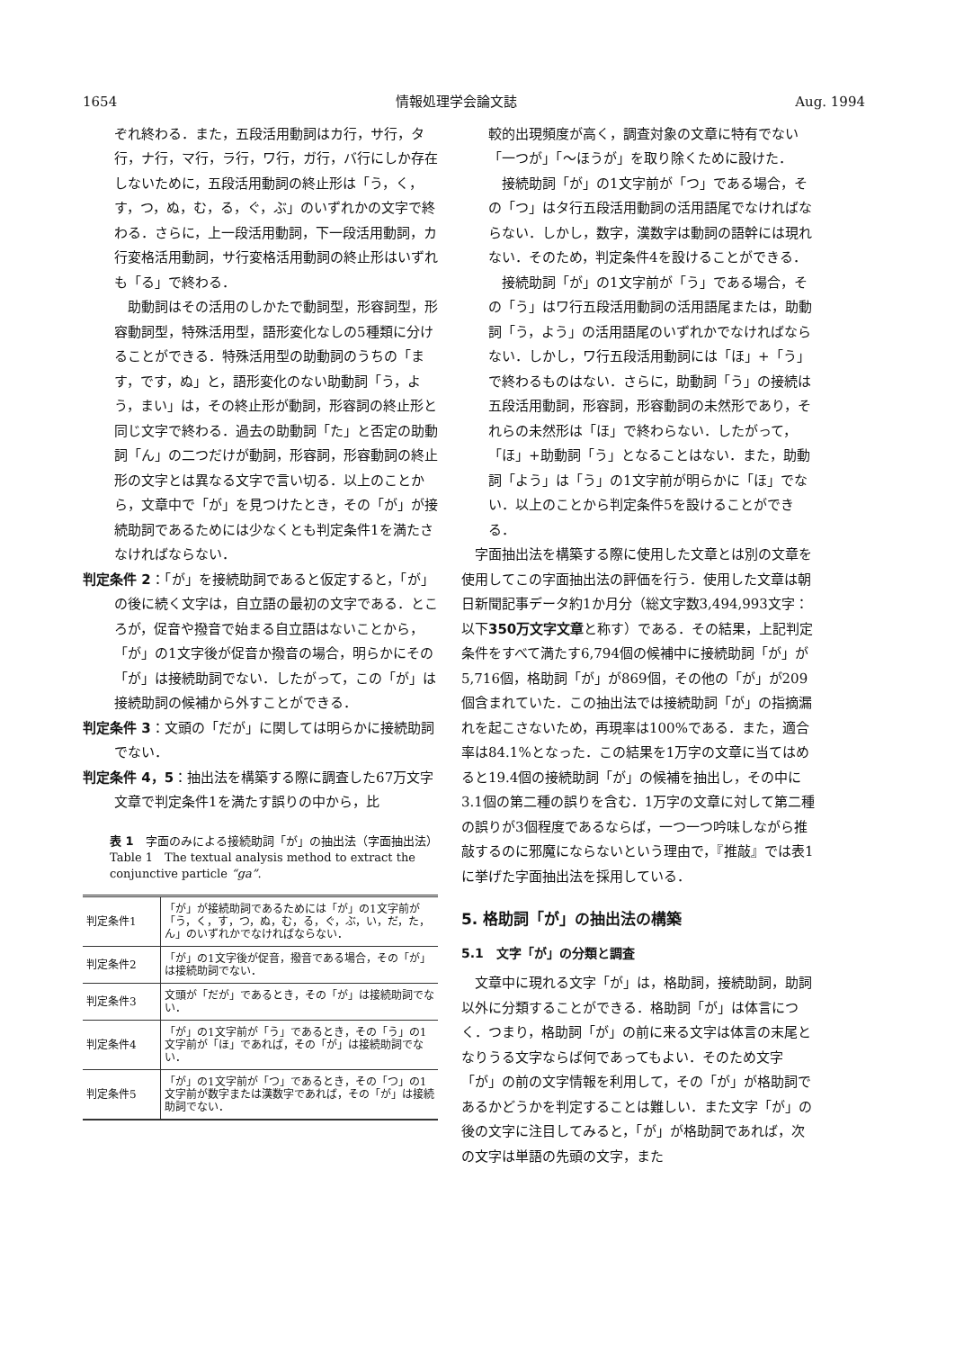1654 情報処理学会論文誌 Aug. 1994
ぞれ終わる．また，五段活用動詞はカ行，サ行，タ行，ナ行，マ行，ラ行，ワ行，ガ行，バ行にしか存在しないために，五段活用動詞の終止形は「う，く，す，つ，ぬ，む，る，ぐ，ぶ」のいずれかの文字で終わる．さらに，上一段活用動詞，下一段活用動詞，カ行変格活用動詞，サ行変格活用動詞の終止形はいずれも「る」で終わる．
助動詞はその活用のしかたで動詞型，形容詞型，形容動詞型，特殊活用型，語形変化なしの5種類に分けることができる．特殊活用型の助動詞のうちの「ます，です，ぬ」と，語形変化のない助動詞「う，よう，まい」は，その終止形が動詞，形容詞の終止形と同じ文字で終わる．過去の助動詞「た」と否定の助動詞「ん」の二つだけが動詞，形容詞，形容動詞の終止形の文字とは異なる文字で言い切る．以上のことから，文章中で「が」を見つけたとき，その「が」が接続助詞であるためには少なくとも判定条件1を満たさなければならない．
判定条件 2：「が」を接続助詞であると仮定すると，「が」の後に続く文字は，自立語の最初の文字である．ところが，促音や撥音で始まる自立語はないことから，「が」の1文字後が促音か撥音の場合，明らかにその「が」は接続助詞でない．したがって，この「が」は接続助詞の候補から外すことができる．
判定条件 3：文頭の「だが」に関しては明らかに接続助詞でない．
判定条件 4，5：抽出法を構築する際に調査した67万文字文章で判定条件1を満たす誤りの中から，比
表 1　字面のみによる接続助詞「が」の抽出法（字面抽出法）
Table 1　The textual analysis method to extract the conjunctive particle “ga”.
| 判定条件1 | 「が」が接続助詞であるためには「が」の1文字前が「う，く，す，つ，ぬ，む，る，ぐ，ぶ，い，だ，た，ん」のいずれかでなければならない． |
| 判定条件2 | 「が」の1文字後が促音，撥音である場合，その「が」は接続助詞でない． |
| 判定条件3 | 文頭が「だが」であるとき，その「が」は接続助詞でない． |
| 判定条件4 | 「が」の1文字前が「う」であるとき，その「う」の1文字前が「ほ」であれば，その「が」は接続助詞でない． |
| 判定条件5 | 「が」の1文字前が「つ」であるとき，その「つ」の1文字前が数字または漢数字であれば，その「が」は接続助詞でない． |
較的出現頻度が高く，調査対象の文章に特有でない「一つが」「〜ほうが」を取り除くために設けた．
接続助詞「が」の1文字前が「つ」である場合，その「つ」はタ行五段活用動詞の活用語尾でなければならない．しかし，数字，漢数字は動詞の語幹には現れない．そのため，判定条件4を設けることができる．
接続助詞「が」の1文字前が「う」である場合，その「う」はワ行五段活用動詞の活用語尾または，助動詞「う，よう」の活用語尾のいずれかでなければならない．しかし，ワ行五段活用動詞には「ほ」+「う」で終わるものはない．さらに，助動詞「う」の接続は五段活用動詞，形容詞，形容動詞の未然形であり，それらの未然形は「ほ」で終わらない．したがって，「ほ」+助動詞「う」となることはない．また，助動詞「よう」は「う」の1文字前が明らかに「ほ」でない．以上のことから判定条件5を設けることができる．
字面抽出法を構築する際に使用した文章とは別の文章を使用してこの字面抽出法の評価を行う．使用した文章は朝日新聞記事データ約1か月分（総文字数3,494,993文字：以下350万文字文章と称す）である．その結果，上記判定条件をすべて満たす6,794個の候補中に接続助詞「が」が5,716個，格助詞「が」が869個，その他の「が」が209個含まれていた．この抽出法では接続助詞「が」の指摘漏れを起こさないため，再現率は100%である．また，適合率は84.1%となった．この結果を1万字の文章に当てはめると19.4個の接続助詞「が」の候補を抽出し，その中に3.1個の第二種の誤りを含む．1万字の文章に対して第二種の誤りが3個程度であるならば，一つ一つ吟味しながら推敲するのに邪魔にならないという理由で，『推敲』では表1に挙げた字面抽出法を採用している．
5. 格助詞「が」の抽出法の構築
5.1　文字「が」の分類と調査
文章中に現れる文字「が」は，格助詞，接続助詞，助詞以外に分類することができる．格助詞「が」は体言につく．つまり，格助詞「が」の前に来る文字は体言の末尾となりうる文字ならば何であってもよい．そのため文字「が」の前の文字情報を利用して，その「が」が格助詞であるかどうかを判定することは難しい．また文字「が」の後の文字に注目してみると，「が」が格助詞であれば，次の文字は単語の先頭の文字，また